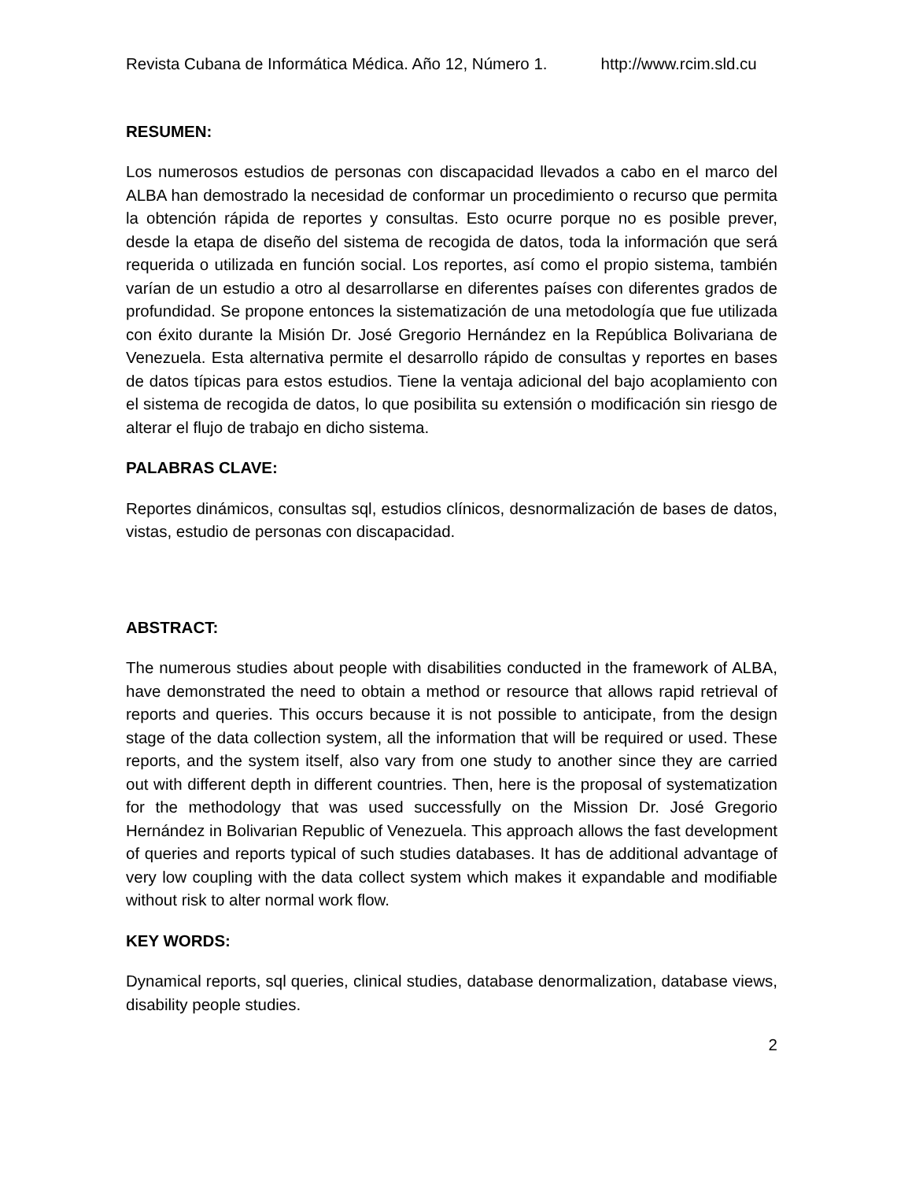Revista Cubana de Informática Médica. Año 12, Número 1. http://www.rcim.sld.cu
RESUMEN:
Los numerosos estudios de personas con discapacidad llevados a cabo en el marco del ALBA han demostrado la necesidad de conformar un procedimiento o recurso que permita la obtención rápida de reportes y consultas. Esto ocurre porque no es posible prever, desde la etapa de diseño del sistema de recogida de datos, toda la información que será requerida o utilizada en función social. Los reportes, así como el propio sistema, también varían de un estudio a otro al desarrollarse en diferentes países con diferentes grados de profundidad. Se propone entonces la sistematización de una metodología que fue utilizada con éxito durante la Misión Dr. José Gregorio Hernández en la República Bolivariana de Venezuela. Esta alternativa permite el desarrollo rápido de consultas y reportes en bases de datos típicas para estos estudios. Tiene la ventaja adicional del bajo acoplamiento con el sistema de recogida de datos, lo que posibilita su extensión o modificación sin riesgo de alterar el flujo de trabajo en dicho sistema.
PALABRAS CLAVE:
Reportes dinámicos, consultas sql, estudios clínicos, desnormalización de bases de datos, vistas, estudio de personas con discapacidad.
ABSTRACT:
The numerous studies about people with disabilities conducted in the framework of ALBA, have demonstrated the need to obtain a method or resource that allows rapid retrieval of reports and queries. This occurs because it is not possible to anticipate, from the design stage of the data collection system, all the information that will be required or used. These reports, and the system itself, also vary from one study to another since they are carried out with different depth in different countries. Then, here is the proposal of systematization for the methodology that was used successfully on the Mission Dr. José Gregorio Hernández in Bolivarian Republic of Venezuela. This approach allows the fast development of queries and reports typical of such studies databases. It has de additional advantage of very low coupling with the data collect system which makes it expandable and modifiable without risk to alter normal work flow.
KEY WORDS:
Dynamical reports, sql queries, clinical studies, database denormalization, database views, disability people studies.
2